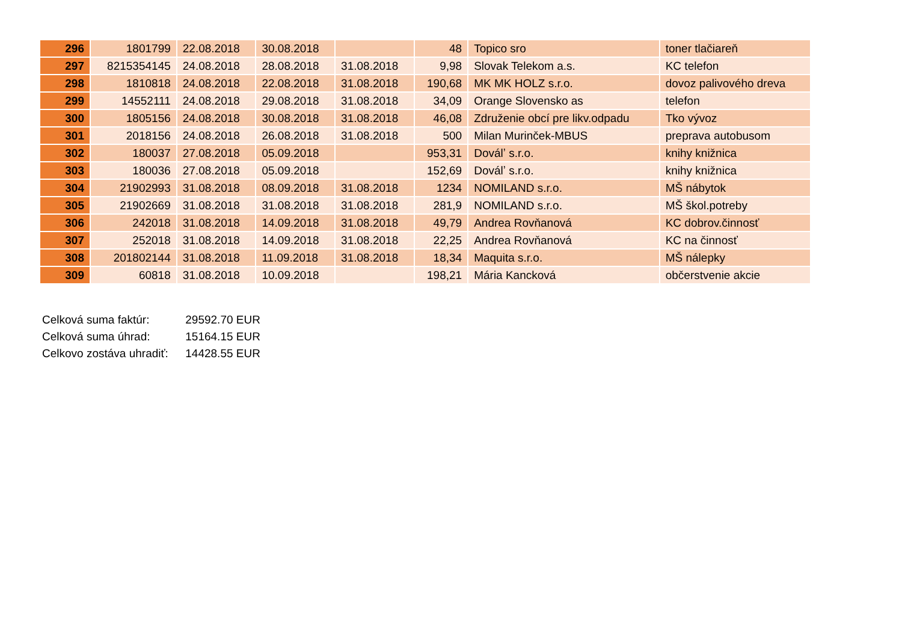| 296 | 1801799 | 22.08.2018 | 30.08.2018 | | 48 | Topico sro | toner tlačiareň |
| 297 | 8215354145 | 24.08.2018 | 28.08.2018 | 31.08.2018 | 9,98 | Slovak Telekom a.s. | KC telefon |
| 298 | 1810818 | 24.08.2018 | 22.08.2018 | 31.08.2018 | 190,68 | MK MK HOLZ s.r.o. | dovoz palivového dreva |
| 299 | 14552111 | 24.08.2018 | 29.08.2018 | 31.08.2018 | 34,09 | Orange Slovensko as | telefon |
| 300 | 1805156 | 24.08.2018 | 30.08.2018 | 31.08.2018 | 46,08 | Združenie obcí pre likv.odpadu | Tko vývoz |
| 301 | 2018156 | 24.08.2018 | 26.08.2018 | 31.08.2018 | 500 | Milan Murinček-MBUS | preprava autobusom |
| 302 | 180037 | 27.08.2018 | 05.09.2018 | | 953,31 | Doválʼ s.r.o. | knihy knižnica |
| 303 | 180036 | 27.08.2018 | 05.09.2018 | | 152,69 | Doválʼ s.r.o. | knihy knižnica |
| 304 | 21902993 | 31.08.2018 | 08.09.2018 | 31.08.2018 | 1234 | NOMILAND s.r.o. | MŠ nábytok |
| 305 | 21902669 | 31.08.2018 | 31.08.2018 | 31.08.2018 | 281,9 | NOMILAND s.r.o. | MŠ škol.potreby |
| 306 | 242018 | 31.08.2018 | 14.09.2018 | 31.08.2018 | 49,79 | Andrea Rovňanová | KC dobrov.činnosť |
| 307 | 252018 | 31.08.2018 | 14.09.2018 | 31.08.2018 | 22,25 | Andrea Rovňanová | KC na činnosť |
| 308 | 201802144 | 31.08.2018 | 11.09.2018 | 31.08.2018 | 18,34 | Maquita s.r.o. | MŠ nálepky |
| 309 | 60818 | 31.08.2018 | 10.09.2018 | | 198,21 | Mária Kancková | občerstvenie akcie |
Celková suma faktúr: 29592.70 EUR
Celková suma úhrad: 15164.15 EUR
Celkovo zostáva uhradiť: 14428.55 EUR